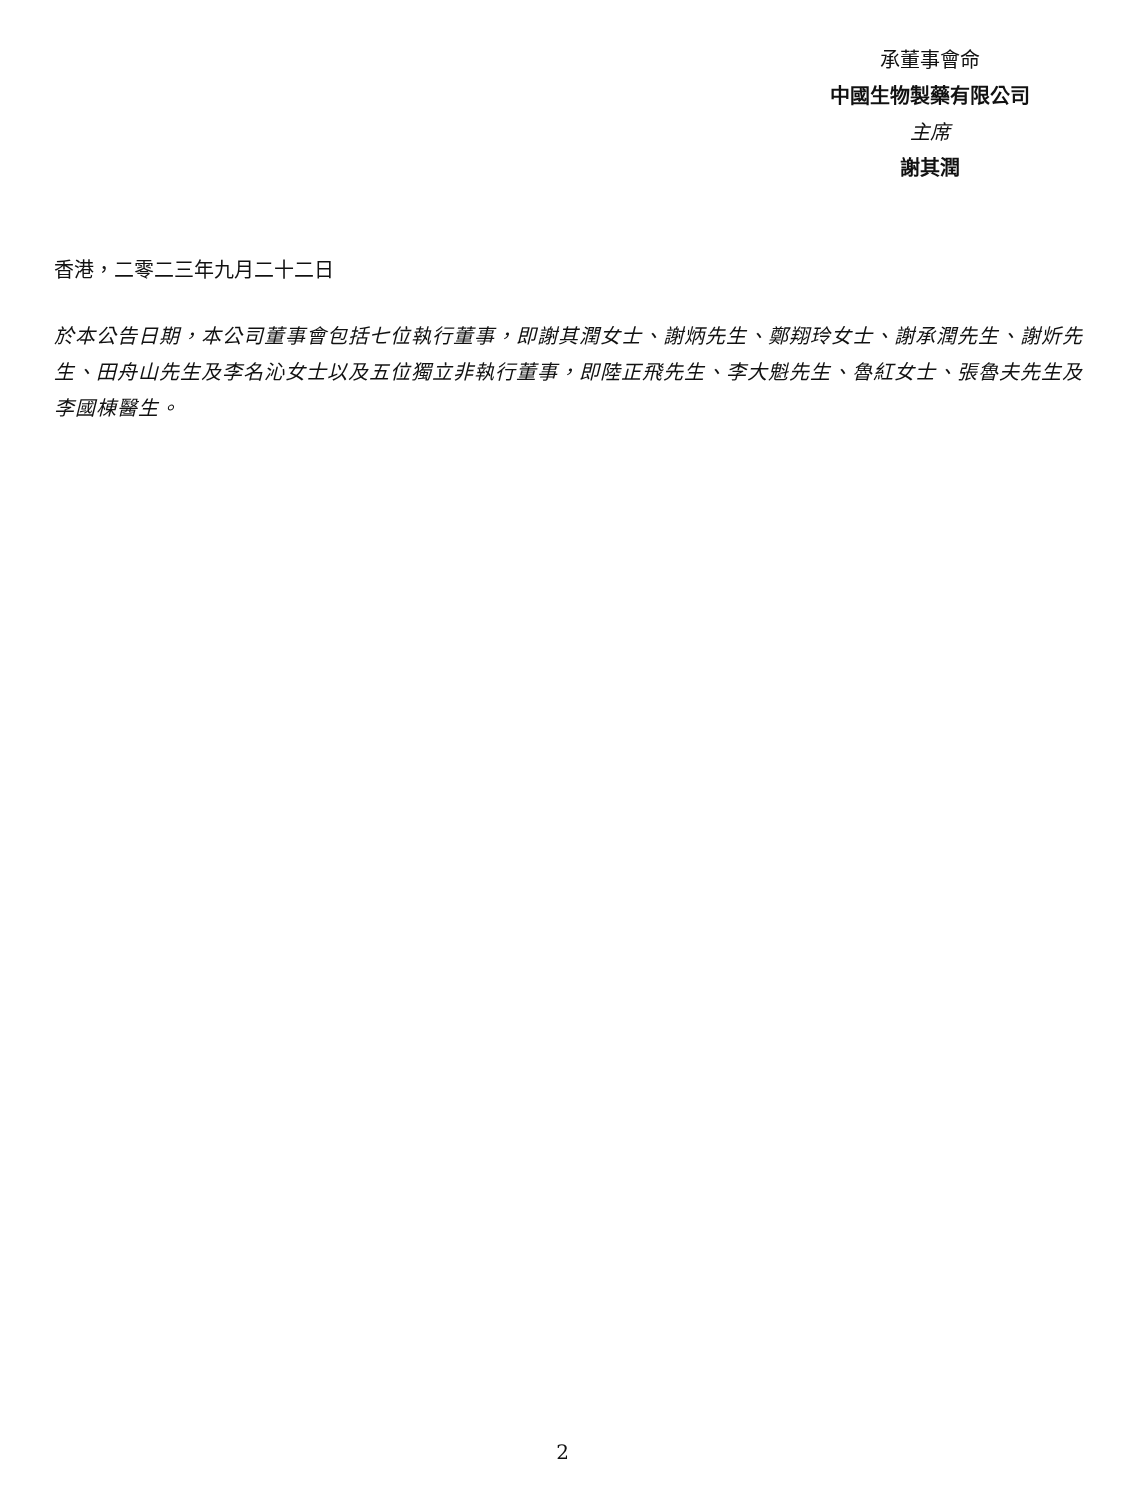承董事會命
中國生物製藥有限公司
主席
謝其潤
香港，二零二三年九月二十二日
於本公告日期，本公司董事會包括七位執行董事，即謝其潤女士、謝炳先生、鄭翔玲女士、謝承潤先生、謝炘先生、田舟山先生及李名沁女士以及五位獨立非執行董事，即陸正飛先生、李大魁先生、魯紅女士、張魯夫先生及李國棟醫生。
2